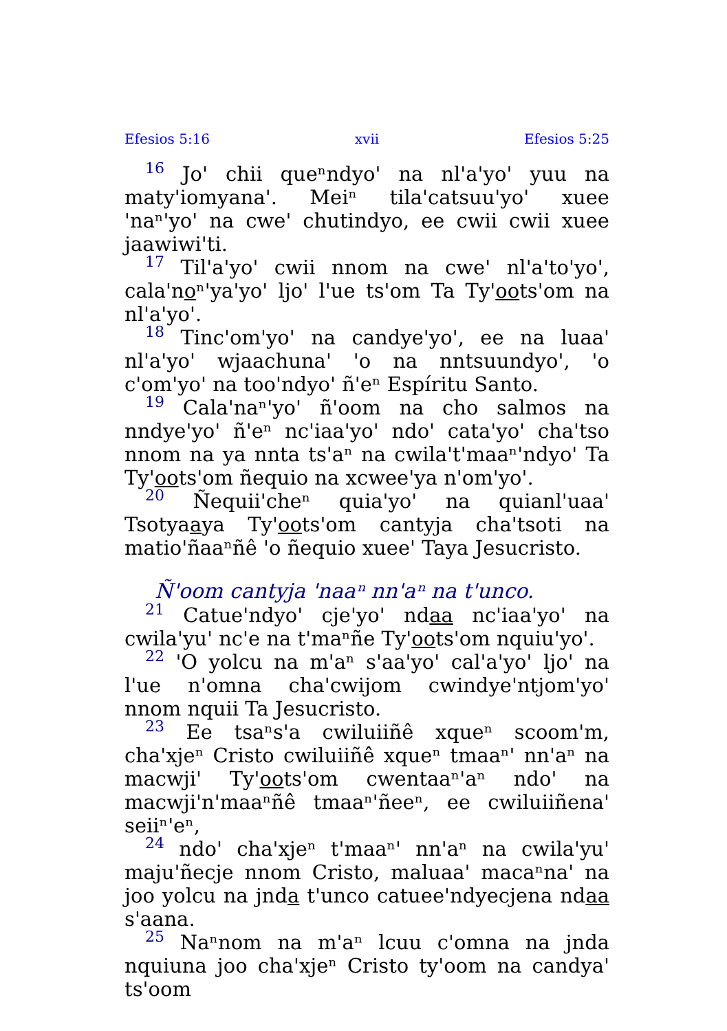Efesios 5:16 xvii Efesios 5:25
16 Joꞌ chii queⁿndyoꞌ na nlꞌaꞌyoꞌ yuu na matyꞌiomyanaꞌ. Meiⁿ tilaꞌcatsuuꞌyoꞌ xuee ꞌnaⁿꞌyoꞌ na cweꞌ chutindyo, ee cwii cwii xuee jaawiwiꞌti.
17 Tilꞌaꞌyoꞌ cwii nnom na cweꞌ nlꞌaꞌtoꞌyoꞌ, calaꞌnoⁿꞌyaꞌyoꞌ ljoꞌ lꞌue tsꞌom Ta Tyꞌootsꞌom na nlꞌaꞌyoꞌ.
18 Tincꞌomꞌyoꞌ na candyeꞌyoꞌ, ee na luaaꞌ nlꞌaꞌyoꞌ wjaachunaꞌ ꞌo na nntsuundyoꞌ, ꞌo cꞌomꞌyoꞌ na tooꞌndyoꞌ ñꞌeⁿ Espíritu Santo.
19 Calaꞌnaⁿꞌyoꞌ ñꞌoom na cho salmos na nndyeꞌyoꞌ ñꞌeⁿ ncꞌiaaꞌyoꞌ ndoꞌ cataꞌyoꞌ chaꞌtso nnom na ya nnta tsꞌaⁿ na cwilaꞌtꞌmaaⁿꞌndyoꞌ Ta Tyꞌootsꞌom ñequio na xcweeꞌya nꞌomꞌyoꞌ.
20 Ñequiiꞌcheⁿ quiaꞌyoꞌ na quianlꞌuaaꞌ Tsotyaaya Tyꞌootsꞌom cantyja chaꞌtsoti na matioꞌñaaⁿñê ꞌo ñequio xueeꞌ Taya Jesucristo.
Ñꞌoom cantyja ꞌnaaⁿ nnꞌaⁿ na tꞌunco.
21 Catueꞌndyoꞌ cjeꞌyoꞌ ndaa ncꞌiaaꞌyoꞌ na cwilaꞌyuꞌ ncꞌe na tꞌmaⁿñe Tyꞌootsꞌom nquiuꞌyoꞌ.
22 ꞌO yolcu na mꞌaⁿ sꞌaaꞌyoꞌ calꞌaꞌyoꞌ ljoꞌ na lꞌue nꞌomna chaꞌcwijom cwindyeꞌntjomꞌyoꞌ nnom nquii Ta Jesucristo.
23 Ee tsaⁿsꞌa cwiluiiñê xqueⁿ scoomꞌm, chaꞌxjeⁿ Cristo cwiluiiñê xqueⁿ tmaaⁿꞌ nnꞌaⁿ na macwjiꞌ Tyꞌootsꞌom cwentaaⁿꞌaⁿ ndoꞌ na macwjiꞌnꞌmaaⁿñê tmaaⁿꞌñeeⁿ, ee cwiluiiñenaꞌ seiiⁿꞌeⁿ,
24 ndoꞌ chaꞌxjeⁿ tꞌmaaⁿꞌ nnꞌaⁿ na cwilaꞌyuꞌ majuꞌñecje nnom Cristo, maluaaꞌ macaⁿnaꞌ na joo yolcu na jnda tꞌunco catueeꞌndyecjena ndaa sꞌaana.
25 Naⁿnom na mꞌaⁿ lcuu cꞌomna na jnda nquiuna joo chaꞌxjeⁿ Cristo tyꞌoom na candyaꞌ tsꞌoom